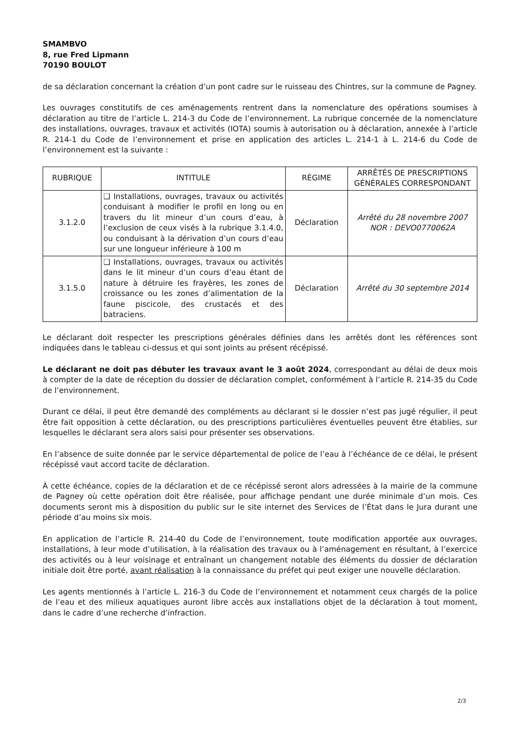SMAMBVO
8, rue Fred Lipmann
70190 BOULOT
de sa déclaration concernant la création d’un pont cadre sur le ruisseau des Chintres, sur la commune de Pagney.
Les ouvrages constitutifs de ces aménagements rentrent dans la nomenclature des opérations soumises à déclaration au titre de l’article L. 214-3 du Code de l’environnement. La rubrique concernée de la nomenclature des installations, ouvrages, travaux et activités (IOTA) soumis à autorisation ou à déclaration, annexée à l’article R. 214-1 du Code de l’environnement et prise en application des articles L. 214-1 à L. 214-6 du Code de l’environnement est la suivante :
| RUBRIQUE | INTITULE | RÉGIME | ARRÊTÉS DE PRESCRIPTIONS GÉNÉRALES CORRESPONDANT |
| --- | --- | --- | --- |
| 3.1.2.0 | ❑ Installations, ouvrages, travaux ou activités conduisant à modifier le profil en long ou en travers du lit mineur d’un cours d’eau, à l’exclusion de ceux visés à la rubrique 3.1.4.0, ou conduisant à la dérivation d’un cours d’eau sur une longueur inférieure à 100 m | Déclaration | Arrêté du 28 novembre 2007 NOR : DEVO0770062A |
| 3.1.5.0 | ❑ Installations, ouvrages, travaux ou activités dans le lit mineur d’un cours d’eau étant de nature à détruire les frayères, les zones de croissance ou les zones d’alimentation de la faune piscicole, des crustacés et des batraciens. | Déclaration | Arrêté du 30 septembre 2014 |
Le déclarant doit respecter les prescriptions générales définies dans les arrêtés dont les références sont indiquées dans le tableau ci-dessus et qui sont joints au présent récépissé.
Le déclarant ne doit pas débuter les travaux avant le 3 août 2024, correspondant au délai de deux mois à compter de la date de réception du dossier de déclaration complet, conformément à l’article R. 214-35 du Code de l’environnement.
Durant ce délai, il peut être demandé des compléments au déclarant si le dossier n’est pas jugé régulier, il peut être fait opposition à cette déclaration, ou des prescriptions particulières éventuelles peuvent être établies, sur lesquelles le déclarant sera alors saisi pour présenter ses observations.
En l’absence de suite donnée par le service départemental de police de l’eau à l’échéance de ce délai, le présent récépissé vaut accord tacite de déclaration.
À cette échéance, copies de la déclaration et de ce récépissé seront alors adressées à la mairie de la commune de Pagney où cette opération doit être réalisée, pour affichage pendant une durée minimale d’un mois. Ces documents seront mis à disposition du public sur le site internet des Services de l’État dans le Jura durant une période d’au moins six mois.
En application de l’article R. 214-40 du Code de l’environnement, toute modification apportée aux ouvrages, installations, à leur mode d’utilisation, à la réalisation des travaux ou à l’aménagement en résultant, à l’exercice des activités ou à leur voisinage et entraînant un changement notable des éléments du dossier de déclaration initiale doit être porté, avant réalisation à la connaissance du préfet qui peut exiger une nouvelle déclaration.
Les agents mentionnés à l’article L. 216-3 du Code de l’environnement et notamment ceux chargés de la police de l’eau et des milieux aquatiques auront libre accès aux installations objet de la déclaration à tout moment, dans le cadre d’une recherche d’infraction.
2/3